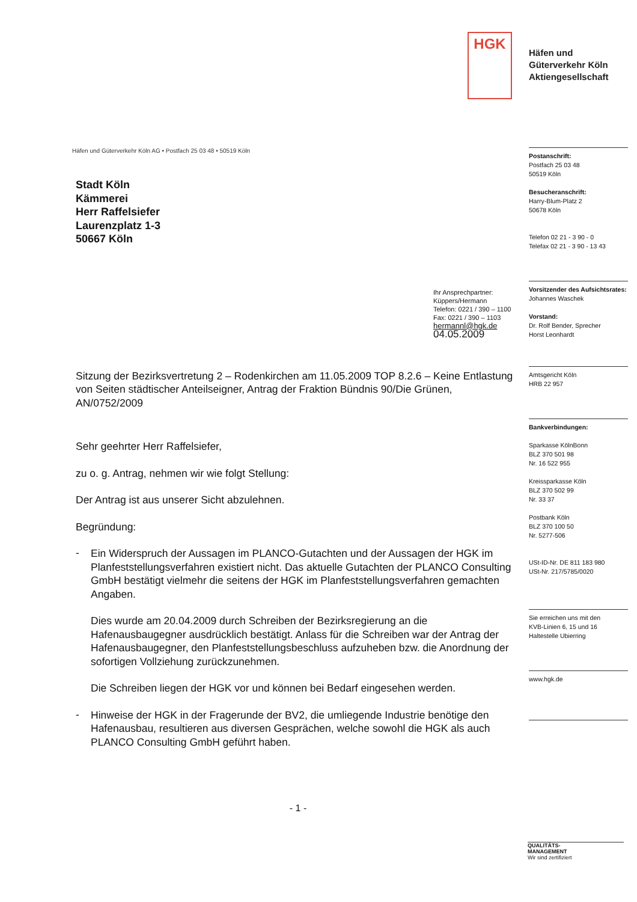HGK
Häfen und
Güterverkehr Köln
Aktiengesellschaft
Häfen und Güterverkehr Köln AG • Postfach 25 03 48 • 50519 Köln
Stadt Köln
Kämmerei
Herr Raffelsiefer
Laurenzplatz 1-3
50667 Köln
Ihr Ansprechpartner:
Küppers/Hermann
Telefon: 0221 / 390 – 1100
Fax: 0221 / 390 – 1103
hermannl@hgk.de
04.05.2009
Sitzung der Bezirksvertretung 2 – Rodenkirchen am 11.05.2009 TOP 8.2.6 – Keine Entlastung von Seiten städtischer Anteilseigner, Antrag der Fraktion Bündnis 90/Die Grünen, AN/0752/2009
Sehr geehrter Herr Raffelsiefer,
zu o. g. Antrag, nehmen wir wie folgt Stellung:
Der Antrag ist aus unserer Sicht abzulehnen.
Begründung:
-
Ein Widerspruch der Aussagen im PLANCO-Gutachten und der Aussagen der HGK im Planfeststellungsverfahren existiert nicht. Das aktuelle Gutachten der PLANCO Consulting GmbH bestätigt vielmehr die seitens der HGK im Planfeststellungsverfahren gemachten Angaben.
Dies wurde am 20.04.2009 durch Schreiben der Bezirksregierung an die Hafenausbaugegner ausdrücklich bestätigt. Anlass für die Schreiben war der Antrag der Hafenausbaugegner, den Planfeststellungsbeschluss aufzuheben bzw. die Anordnung der sofortigen Vollziehung zurückzunehmen.
Die Schreiben liegen der HGK vor und können bei Bedarf eingesehen werden.
-
Hinweise der HGK in der Fragerunde der BV2, die umliegende Industrie benötige den Hafenausbau, resultieren aus diversen Gesprächen, welche sowohl die HGK als auch PLANCO Consulting GmbH geführt haben.
- 1 -
Postanschrift:
Postfach 25 03 48
50519 Köln
Besucheranschrift:
Harry-Blum-Platz 2
50678 Köln
Telefon 02 21 - 3 90 - 0
Telefax 02 21 - 3 90 - 13 43
Vorsitzender des Aufsichtsrates:
Johannes Waschek
Vorstand:
Dr. Rolf Bender, Sprecher
Horst Leonhardt
Amtsgericht Köln
HRB 22 957
Bankverbindungen:
Sparkasse KölnBonn
BLZ 370 501 98
Nr. 16 522 955
Kreissparkasse Köln
BLZ 370 502 99
Nr. 33 37
Postbank Köln
BLZ 370 100 50
Nr. 5277-506
USt-ID-Nr. DE 811 183 980
USt-Nr. 217/5785/0020
Sie erreichen uns mit den
KVB-Linien 6, 15 und 16
Haltestelle Ubierring
www.hgk.de
QUALITÄTS-
MANAGEMENT
Wir sind zertifiziert